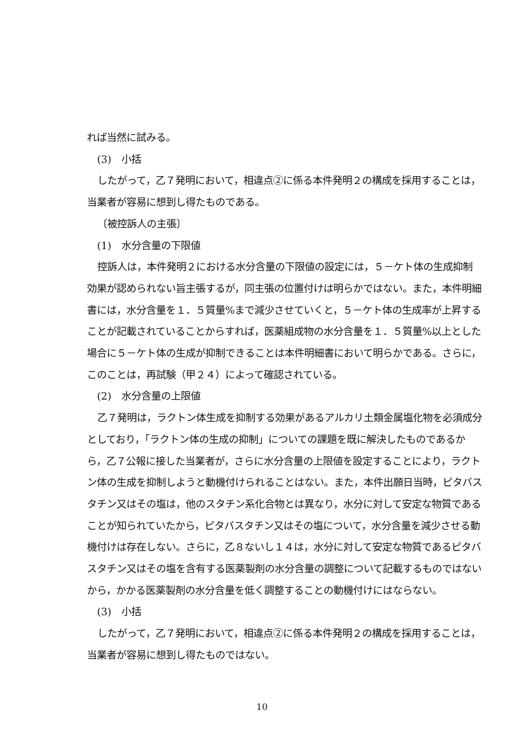れば当然に試みる。
(3)　小括
したがって，乙７発明において，相違点②に係る本件発明２の構成を採用することは，当業者が容易に想到し得たものである。
〔被控訴人の主張〕
(1)　水分含量の下限値
控訴人は，本件発明２における水分含量の下限値の設定には，５－ケト体の生成抑制効果が認められない旨主張するが，同主張の位置付けは明らかではない。また，本件明細書には，水分含量を１．５質量%まで減少させていくと，５－ケト体の生成率が上昇することが記載されていることからすれば，医薬組成物の水分含量を１．５質量%以上とした場合に５－ケト体の生成が抑制できることは本件明細書において明らかである。さらに，このことは，再試験（甲２４）によって確認されている。
(2)　水分含量の上限値
乙７発明は，ラクトン体生成を抑制する効果があるアルカリ土類金属塩化物を必須成分としており，「ラクトン体の生成の抑制」についての課題を既に解決したものであるから，乙７公報に接した当業者が，さらに水分含量の上限値を設定することにより，ラクトン体の生成を抑制しようと動機付けられることはない。また，本件出願日当時，ピタバスタチン又はその塩は，他のスタチン系化合物とは異なり，水分に対して安定な物質であることが知られていたから，ピタバスタチン又はその塩について，水分含量を減少させる動機付けは存在しない。さらに，乙８ないし１４は，水分に対して安定な物質であるピタバスタチン又はその塩を含有する医薬製剤の水分含量の調整について記載するものではないから，かかる医薬製剤の水分含量を低く調整することの動機付けにはならない。
(3)　小括
したがって，乙７発明において，相違点②に係る本件発明２の構成を採用することは，当業者が容易に想到し得たものではない。
10